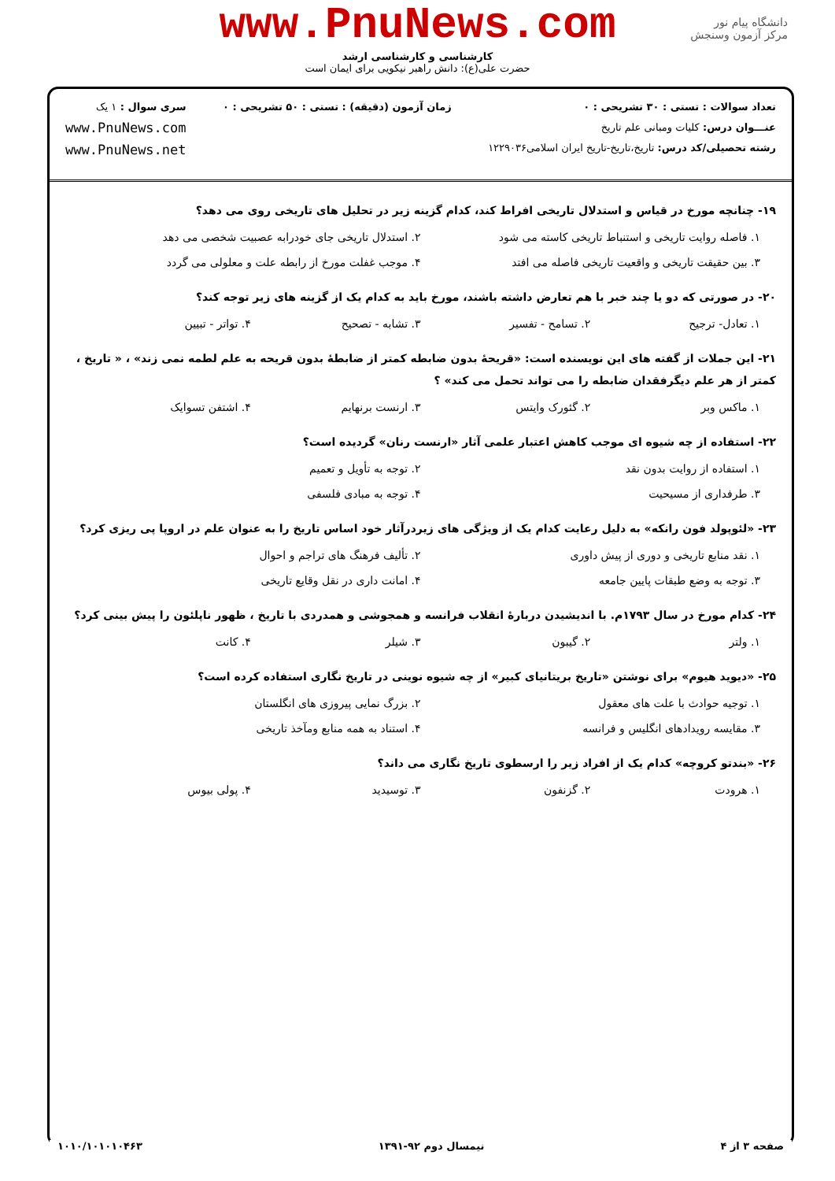دانشگاه پیام نور
مرکز آزمون وسنجش
www.PnuNews.com
کارشناسی و کارشناسی ارشد
حضرت علی(ع): دانش راهبر نیکویی برای ایمان است
تعداد سوالات : تستی : ۳۰ تشریحی : ۰
عنـــوان درس: کلیات ومبانی علم تاریخ
رشته تحصیلی/کد درس: تاریخ،تاریخ-تاریخ ایران اسلامی۱۲۲۹۰۳۶
زمان آزمون (دقیقه) : تستی : ۵۰ تشریحی : ۰
سری سوال : ۱ یک
www.PnuNews.com
www.PnuNews.net
۱۹- چنانچه مورخ در قیاس و استدلال تاریخی افراط کند، کدام گزینه زیر در تحلیل های تاریخی روی می دهد؟
۱. فاصله روایت تاریخی و استنباط تاریخی کاسته می شود ۲. استدلال تاریخی جای خودرابه عصبیت شخصی می دهد ۳. بین حقیقت تاریخی و واقعیت تاریخی فاصله می افتد ۴. موجب غفلت مورخ از رابطه علت و معلولی می گردد
۲۰- در صورتی که دو یا چند خبر با هم تعارض داشته باشند، مورخ باید به کدام یک از گزینه های زیر توجه کند؟
۱. تعادل- ترجیح ۲. تسامح - تفسیر ۳. تشابه - تصحیح ۴. تواتر - تبیین
۲۱- این جملات از گفته های این نویسنده است: «قریحهٔ بدون ضابطه کمتر از ضابطهٔ بدون قریحه به علم لطمه نمی زند» ، « تاریخ ، کمتر از هر علم دیگرفقدان ضابطه را می تواند تحمل می کند» ؟
۱. ماکس وبر ۲. گئورک وایتس ۳. ارنست برنهایم ۴. اشتفن تسوایک
۲۲- استفاده از چه شیوه ای موجب کاهش اعتبار علمی آثار «ارنست رنان» گردیده است؟
۱. استفاده از روایت بدون نقد ۲. توجه به تأویل و تعمیم ۳. طرفداری از مسیحیت ۴. توجه به مبادی فلسفی
۲۳- «لئوپولد فون رانکه» به دلیل رعایت کدام یک از ویژگی های زیردرآثار خود اساس تاریخ را به عنوان علم در اروپا پی ریزی کرد؟
۱. نقد منابع تاریخی و دوری از پیش داوری ۲. تألیف فرهنگ های تراجم و احوال ۳. توجه به وضع طبقات پایین جامعه ۴. امانت داری در نقل وقایع تاریخی
۲۴- کدام مورخ در سال ۱۷۹۳م. با اندیشیدن دربارهٔ انقلاب فرانسه و همجوشی و همدردی با تاریخ ، ظهور ناپلئون را پیش بینی کرد؟
۱. ولتر ۲. گیبون ۳. شیلر ۴. کانت
۲۵- «دیوید هیوم» برای نوشتن «تاریخ بریتانیای کبیر» از چه شیوه نوینی در تاریخ نگاری استفاده کرده است؟
۱. توجیه حوادث با علت های معقول ۲. بزرگ نمایی پیروزی های انگلستان ۳. مقایسه رویدادهای انگلیس و فرانسه ۴. استناد به همه منابع ومآخذ تاریخی
۲۶- «بندتو کروچه» کدام یک از افراد زیر را ارسطوی تاریخ نگاری می داند؟
۱. هرودت ۲. گزنفون ۳. توسیدید ۴. پولی بیوس
صفحه ۳ از ۴ نیمسال دوم ۹۲-۱۳۹۱ ۱۰۱۰/۱۰۱۰۱۰۴۶۳